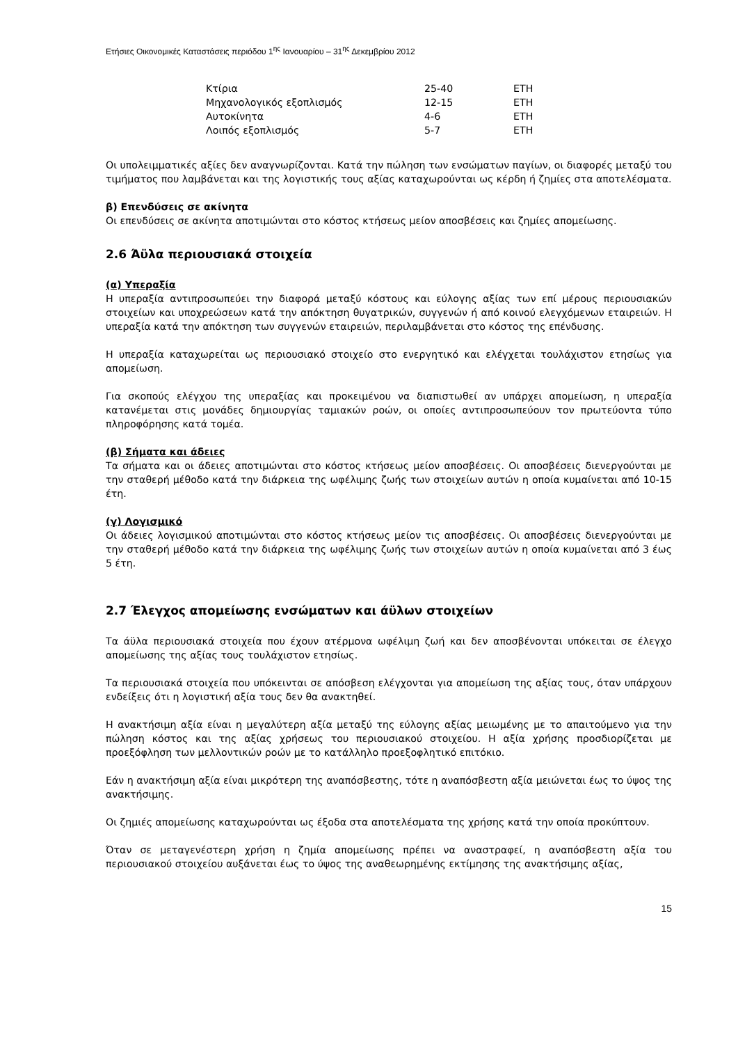Ετήσιες Οικονομικές Καταστάσεις περιόδου 1<sup>ης</sup> Ιανουαρίου – 31<sup>ης</sup> Δεκεμβρίου 2012
| Κτίρια | 25-40 | ΕΤΗ |
| Μηχανολογικός εξοπλισμός | 12-15 | ΕΤΗ |
| Αυτοκίνητα | 4-6 | ΕΤΗ |
| Λοιπός εξοπλισμός | 5-7 | ΕΤΗ |
Οι υπολειμματικές αξίες δεν αναγνωρίζονται. Κατά την πώληση των ενσώματων παγίων, οι διαφορές μεταξύ του τιμήματος που λαμβάνεται και της λογιστικής τους αξίας καταχωρούνται ως κέρδη ή ζημίες στα αποτελέσματα.
β) Επενδύσεις σε ακίνητα
Οι επενδύσεις σε ακίνητα αποτιμώνται στο κόστος κτήσεως μείον αποσβέσεις και ζημίες απομείωσης.
2.6 Άϋλα περιουσιακά στοιχεία
(α) Υπεραξία
Η υπεραξία αντιπροσωπεύει την διαφορά μεταξύ κόστους και εύλογης αξίας των επί μέρους περιουσιακών στοιχείων και υποχρεώσεων κατά την απόκτηση θυγατρικών, συγγενών ή από κοινού ελεγχόμενων εταιρειών. Η υπεραξία κατά την απόκτηση των συγγενών εταιρειών, περιλαμβάνεται στο κόστος της επένδυσης.
Η υπεραξία καταχωρείται ως περιουσιακό στοιχείο στο ενεργητικό και ελέγχεται τουλάχιστον ετησίως για απομείωση.
Για σκοπούς ελέγχου της υπεραξίας και προκειμένου να διαπιστωθεί αν υπάρχει απομείωση, η υπεραξία κατανέμεται στις μονάδες δημιουργίας ταμιακών ροών, οι οποίες αντιπροσωπεύουν τον πρωτεύοντα τύπο πληροφόρησης κατά τομέα.
(β) Σήματα και άδειες
Τα σήματα και οι άδειες αποτιμώνται στο κόστος κτήσεως μείον αποσβέσεις. Οι αποσβέσεις διενεργούνται με την σταθερή μέθοδο κατά την διάρκεια της ωφέλιμης ζωής των στοιχείων αυτών η οποία κυμαίνεται από 10-15 έτη.
(γ) Λογισμικό
Οι άδειες λογισμικού αποτιμώνται στο κόστος κτήσεως μείον τις αποσβέσεις. Οι αποσβέσεις διενεργούνται με την σταθερή μέθοδο κατά την διάρκεια της ωφέλιμης ζωής των στοιχείων αυτών η οποία κυμαίνεται από 3 έως 5 έτη.
2.7 Έλεγχος απομείωσης ενσώματων και άϋλων στοιχείων
Τα άϋλα περιουσιακά στοιχεία που έχουν ατέρμονα ωφέλιμη ζωή και δεν αποσβένονται υπόκειται σε έλεγχο απομείωσης της αξίας τους τουλάχιστον ετησίως.
Τα περιουσιακά στοιχεία που υπόκεινται σε απόσβεση ελέγχονται για απομείωση της αξίας τους, όταν υπάρχουν ενδείξεις ότι η λογιστική αξία τους δεν θα ανακτηθεί.
Η ανακτήσιμη αξία είναι η μεγαλύτερη αξία μεταξύ της εύλογης αξίας μειωμένης με το απαιτούμενο για την πώληση κόστος και της αξίας χρήσεως του περιουσιακού στοιχείου. Η αξία χρήσης προσδιορίζεται με προεξόφληση των μελλοντικών ροών με το κατάλληλο προεξοφλητικό επιτόκιο.
Εάν η ανακτήσιμη αξία είναι μικρότερη της αναπόσβεστης, τότε η αναπόσβεστη αξία μειώνεται έως το ύψος της ανακτήσιμης.
Οι ζημιές απομείωσης καταχωρούνται ως έξοδα στα αποτελέσματα της χρήσης κατά την οποία προκύπτουν.
Όταν σε μεταγενέστερη χρήση η ζημία απομείωσης πρέπει να αναστραφεί, η αναπόσβεστη αξία του περιουσιακού στοιχείου αυξάνεται έως το ύψος της αναθεωρημένης εκτίμησης της ανακτήσιμης αξίας,
15